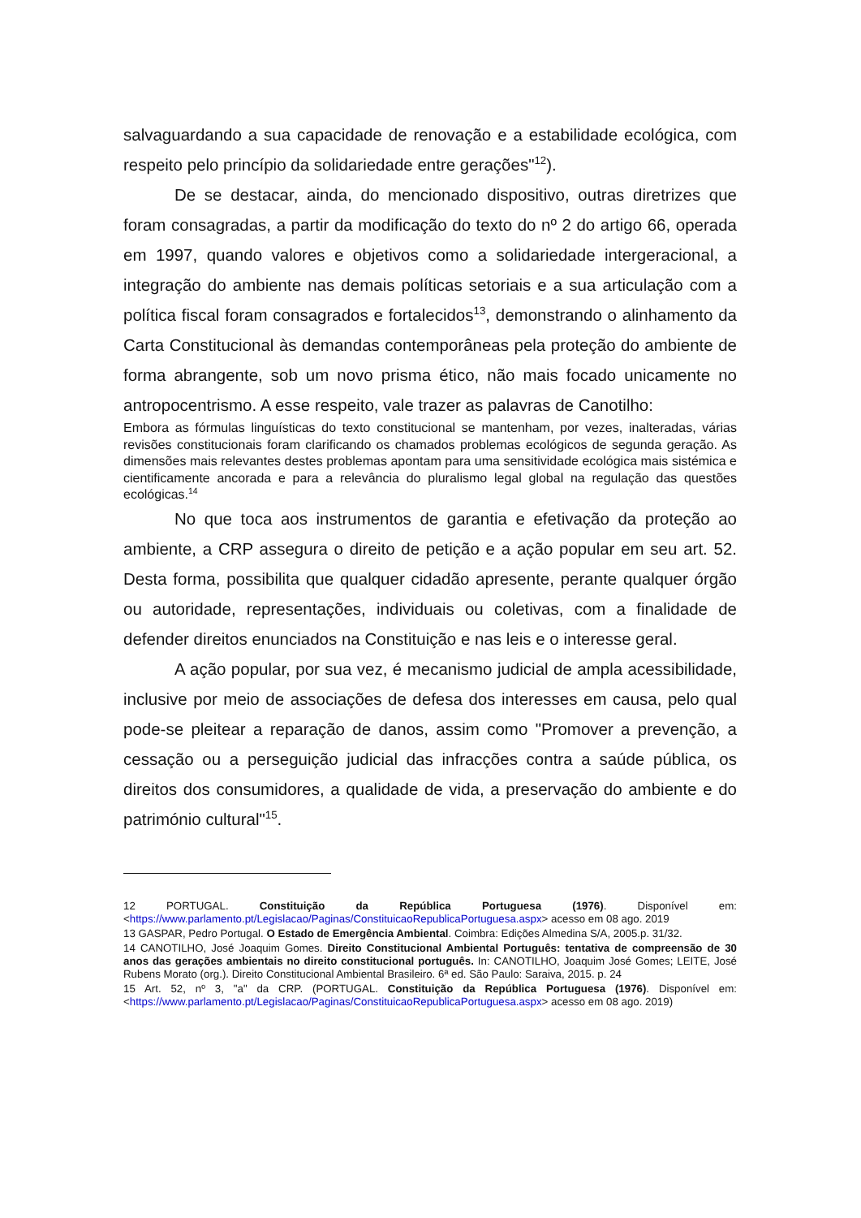salvaguardando a sua capacidade de renovação e a estabilidade ecológica, com respeito pelo princípio da solidariedade entre gerações"<sup>12</sup>).
De se destacar, ainda, do mencionado dispositivo, outras diretrizes que foram consagradas, a partir da modificação do texto do nº 2 do artigo 66, operada em 1997, quando valores e objetivos como a solidariedade intergeracional, a integração do ambiente nas demais políticas setoriais e a sua articulação com a política fiscal foram consagrados e fortalecidos<sup>13</sup>, demonstrando o alinhamento da Carta Constitucional às demandas contemporâneas pela proteção do ambiente de forma abrangente, sob um novo prisma ético, não mais focado unicamente no antropocentrismo. A esse respeito, vale trazer as palavras de Canotilho:
Embora as fórmulas linguísticas do texto constitucional se mantenham, por vezes, inalteradas, várias revisões constitucionais foram clarificando os chamados problemas ecológicos de segunda geração. As dimensões mais relevantes destes problemas apontam para uma sensitividade ecológica mais sistémica e cientificamente ancorada e para a relevância do pluralismo legal global na regulação das questões ecológicas.<sup>14</sup>
No que toca aos instrumentos de garantia e efetivação da proteção ao ambiente, a CRP assegura o direito de petição e a ação popular em seu art. 52. Desta forma, possibilita que qualquer cidadão apresente, perante qualquer órgão ou autoridade, representações, individuais ou coletivas, com a finalidade de defender direitos enunciados na Constituição e nas leis e o interesse geral.
A ação popular, por sua vez, é mecanismo judicial de ampla acessibilidade, inclusive por meio de associações de defesa dos interesses em causa, pelo qual pode-se pleitear a reparação de danos, assim como "Promover a prevenção, a cessação ou a perseguição judicial das infracções contra a saúde pública, os direitos dos consumidores, a qualidade de vida, a preservação do ambiente e do património cultural"<sup>15</sup>.
12 PORTUGAL. Constituição da República Portuguesa (1976). Disponível em: <https://www.parlamento.pt/Legislacao/Paginas/ConstituicaoRepublicaPortuguesa.aspx> acesso em 08 ago. 2019
13 GASPAR, Pedro Portugal. O Estado de Emergência Ambiental. Coimbra: Edições Almedina S/A, 2005.p. 31/32.
14 CANOTILHO, José Joaquim Gomes. Direito Constitucional Ambiental Português: tentativa de compreensão de 30 anos das gerações ambientais no direito constitucional português. In: CANOTILHO, Joaquim José Gomes; LEITE, José Rubens Morato (org.). Direito Constitucional Ambiental Brasileiro. 6ª ed. São Paulo: Saraiva, 2015. p. 24
15 Art. 52, nº 3, "a" da CRP. (PORTUGAL. Constituição da República Portuguesa (1976). Disponível em: <https://www.parlamento.pt/Legislacao/Paginas/ConstituicaoRepublicaPortuguesa.aspx> acesso em 08 ago. 2019)